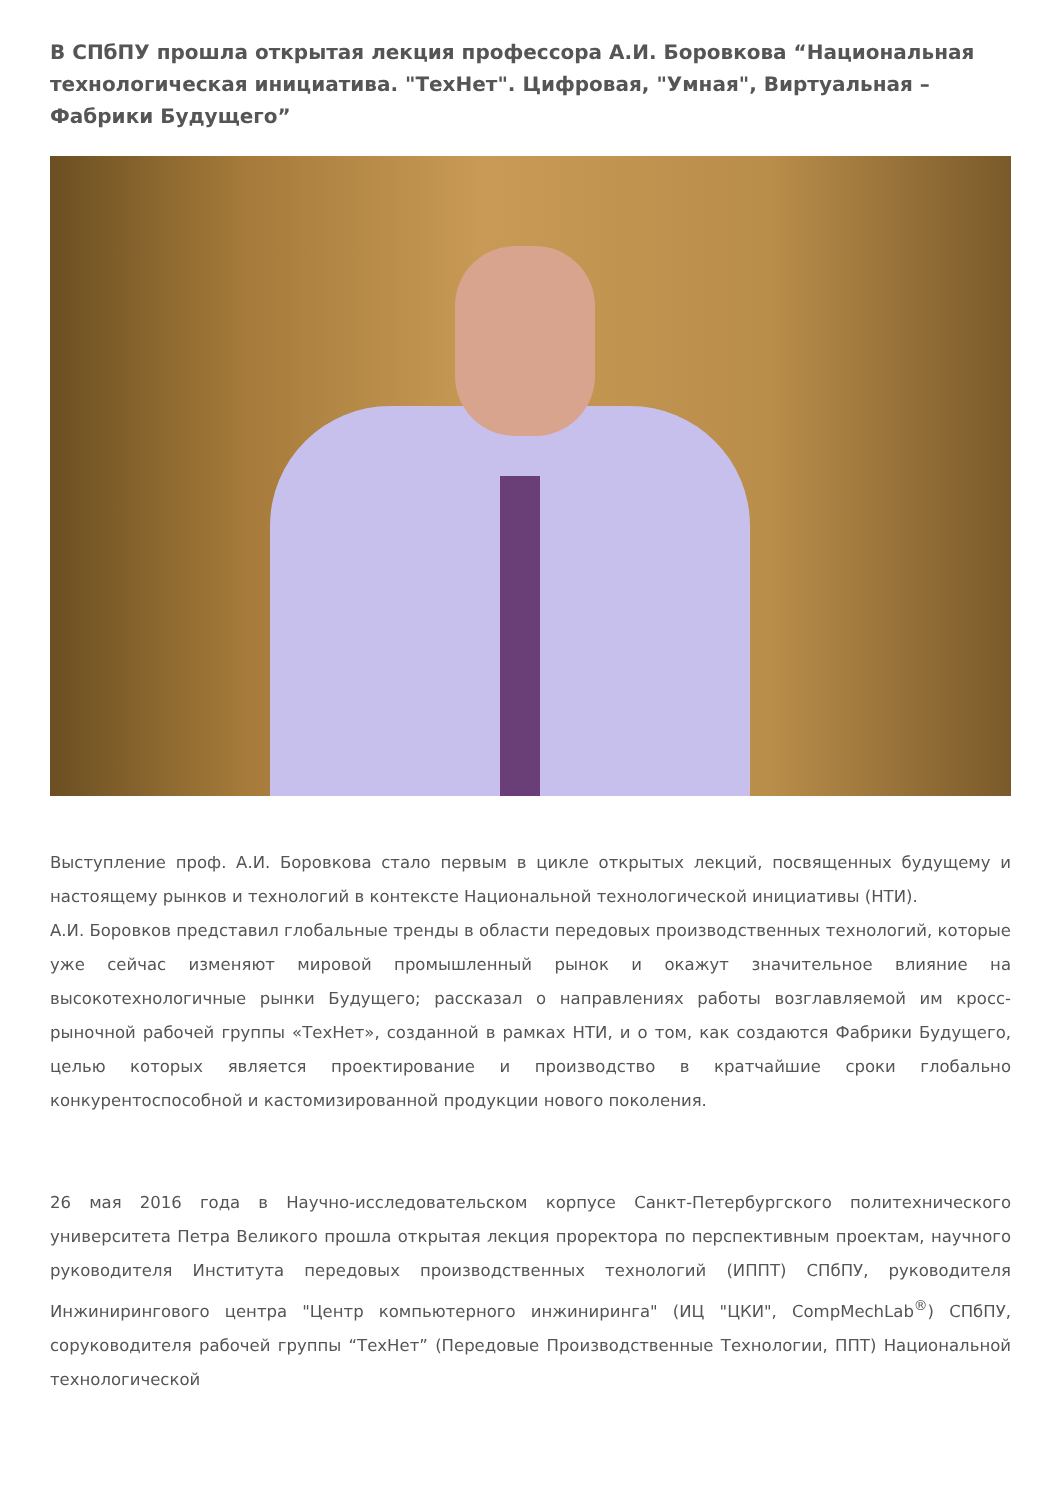В СПбПУ прошла открытая лекция профессора А.И. Боровкова “Национальная технологическая инициатива. "ТехНет". Цифровая, "Умная", Виртуальная – Фабрики Будущего”
Выступление проф. А.И. Боровкова стало первым в цикле открытых лекций, посвященных будущему и настоящему рынков и технологий в контексте Национальной технологической инициативы (НТИ).
А.И. Боровков представил глобальные тренды в области передовых производственных технологий, которые уже сейчас изменяют мировой промышленный рынок и окажут значительное влияние на высокотехнологичные рынки Будущего; рассказал о направлениях работы возглавляемой им кросс-рыночной рабочей группы «ТехНет», созданной в рамках НТИ, и о том, как создаются Фабрики Будущего, целью которых является проектирование и производство в кратчайшие сроки глобально конкурентоспособной и кастомизированной продукции нового поколения.
26 мая 2016 года в Научно-исследовательском корпусе Санкт-Петербургского политехнического университета Петра Великого прошла открытая лекция проректора по перспективным проектам, научного руководителя Института передовых производственных технологий (ИППТ) СПбПУ, руководителя Инжинирингового центра "Центр компьютерного инжиниринга" (ИЦ "ЦКИ", CompMechLab<sup>®</sup>) СПбПУ, соруководителя рабочей группы “ТехНет” (Передовые Производственные Технологии, ППТ) Национальной технологической